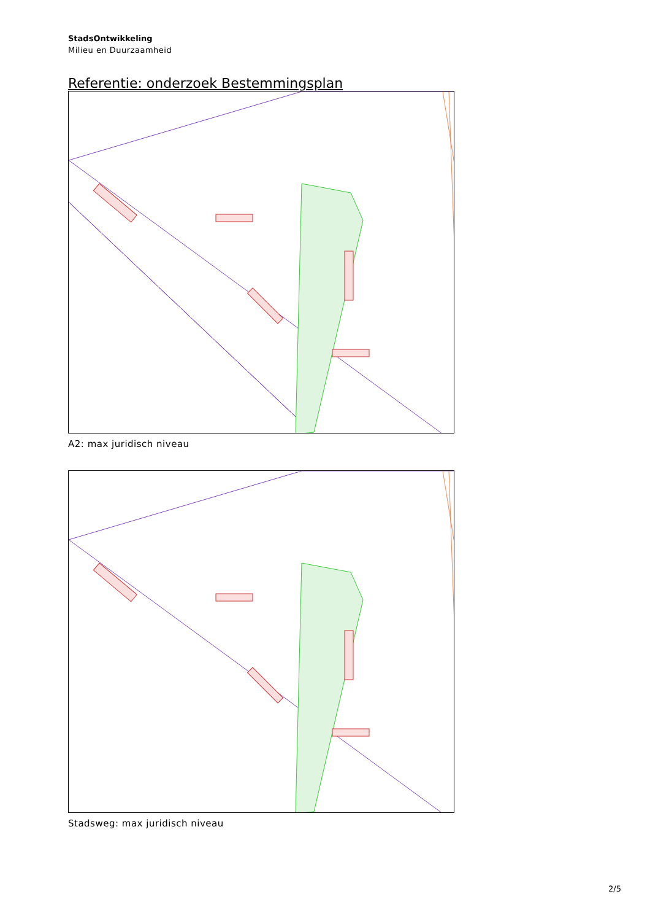StadsOntwikkeling
Milieu en Duurzaamheid
Referentie: onderzoek Bestemmingsplan
A2: max juridisch niveau
Stadsweg: max juridisch niveau
2/5